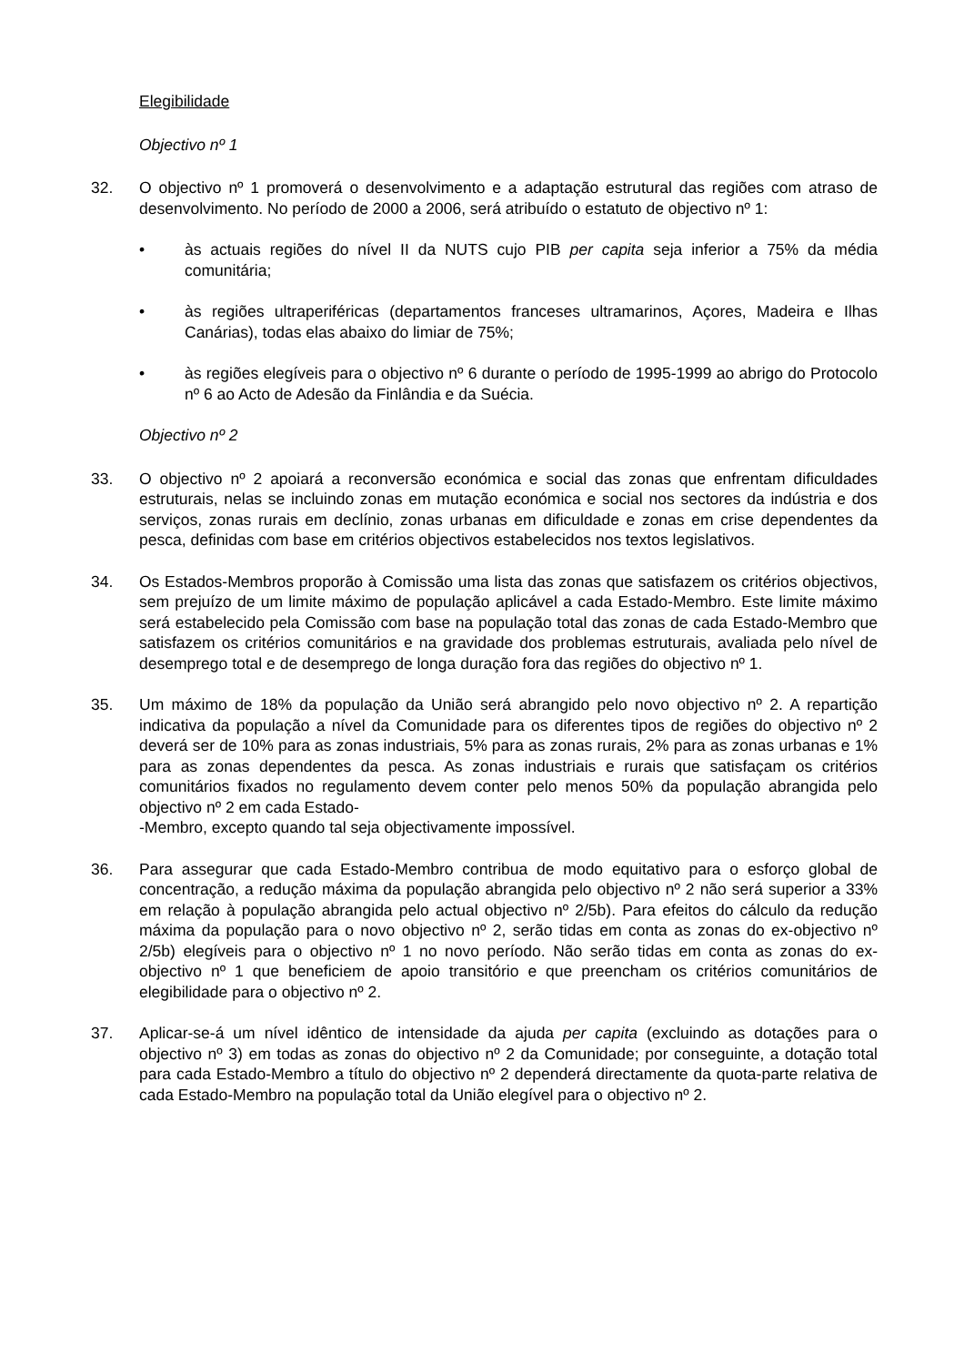Elegibilidade
Objectivo nº 1
32. O objectivo nº 1 promoverá o desenvolvimento e a adaptação estrutural das regiões com atraso de desenvolvimento. No período de 2000 a 2006, será atribuído o estatuto de objectivo nº 1:
• às actuais regiões do nível II da NUTS cujo PIB per capita seja inferior a 75% da média comunitária;
• às regiões ultraperiféricas (departamentos franceses ultramarinos, Açores, Madeira e Ilhas Canárias), todas elas abaixo do limiar de 75%;
• às regiões elegíveis para o objectivo nº 6 durante o período de 1995-1999 ao abrigo do Protocolo nº 6 ao Acto de Adesão da Finlândia e da Suécia.
Objectivo nº 2
33. O objectivo nº 2 apoiará a reconversão económica e social das zonas que enfrentam dificuldades estruturais, nelas se incluindo zonas em mutação económica e social nos sectores da indústria e dos serviços, zonas rurais em declínio, zonas urbanas em dificuldade e zonas em crise dependentes da pesca, definidas com base em critérios objectivos estabelecidos nos textos legislativos.
34. Os Estados-Membros proporão à Comissão uma lista das zonas que satisfazem os critérios objectivos, sem prejuízo de um limite máximo de população aplicável a cada Estado-Membro. Este limite máximo será estabelecido pela Comissão com base na população total das zonas de cada Estado-Membro que satisfazem os critérios comunitários e na gravidade dos problemas estruturais, avaliada pelo nível de desemprego total e de desemprego de longa duração fora das regiões do objectivo nº 1.
35. Um máximo de 18% da população da União será abrangido pelo novo objectivo nº 2. A repartição indicativa da população a nível da Comunidade para os diferentes tipos de regiões do objectivo nº 2 deverá ser de 10% para as zonas industriais, 5% para as zonas rurais, 2% para as zonas urbanas e 1% para as zonas dependentes da pesca. As zonas industriais e rurais que satisfaçam os critérios comunitários fixados no regulamento devem conter pelo menos 50% da população abrangida pelo objectivo nº 2 em cada Estado-
-Membro, excepto quando tal seja objectivamente impossível.
36. Para assegurar que cada Estado-Membro contribua de modo equitativo para o esforço global de concentração, a redução máxima da população abrangida pelo objectivo nº 2 não será superior a 33% em relação à população abrangida pelo actual objectivo nº 2/5b). Para efeitos do cálculo da redução máxima da população para o novo objectivo nº 2, serão tidas em conta as zonas do ex-objectivo nº 2/5b) elegíveis para o objectivo nº 1 no novo período. Não serão tidas em conta as zonas do ex-objectivo nº 1 que beneficiem de apoio transitório e que preencham os critérios comunitários de elegibilidade para o objectivo nº 2.
37. Aplicar-se-á um nível idêntico de intensidade da ajuda per capita (excluindo as dotações para o objectivo nº 3) em todas as zonas do objectivo nº 2 da Comunidade; por conseguinte, a dotação total para cada Estado-Membro a título do objectivo nº 2 dependerá directamente da quota-parte relativa de cada Estado-Membro na população total da União elegível para o objectivo nº 2.